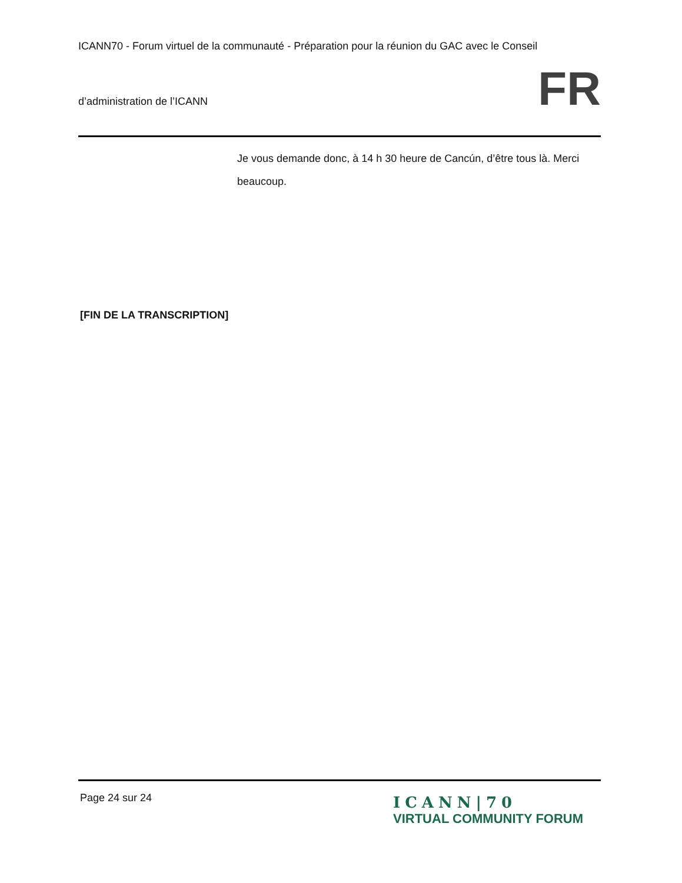ICANN70 - Forum virtuel de la communauté - Préparation pour la réunion du GAC avec le Conseil
d’administration de l’ICANN
FR
Je vous demande donc, à 14 h 30 heure de Cancún, d’être tous là. Merci beaucoup.
[FIN DE LA TRANSCRIPTION]
Page 24 sur 24
ICANN|70
VIRTUAL COMMUNITY FORUM